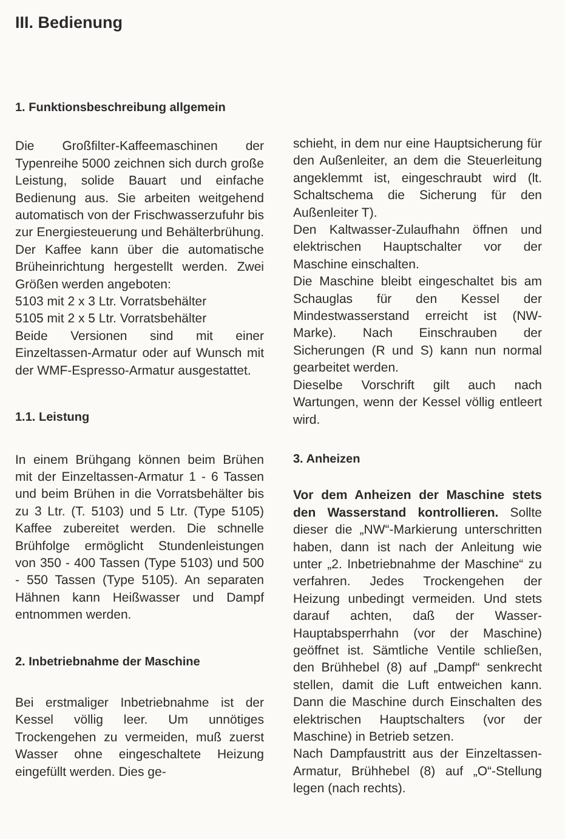III. Bedienung
1. Funktionsbeschreibung allgemein
Die Großfilter-Kaffeemaschinen der Typenreihe 5000 zeichnen sich durch große Leistung, solide Bauart und einfache Bedienung aus. Sie arbeiten weitgehend automatisch von der Frischwasserzufuhr bis zur Energiesteuerung und Behälterbrühung. Der Kaffee kann über die automatische Brüheinrichtung hergestellt werden. Zwei Größen werden angeboten:
5103 mit 2 x 3 Ltr. Vorratsbehälter
5105 mit 2 x 5 Ltr. Vorratsbehälter
Beide Versionen sind mit einer Einzeltassen-Armatur oder auf Wunsch mit der WMF-Espresso-Armatur ausgestattet.
1.1. Leistung
In einem Brühgang können beim Brühen mit der Einzeltassen-Armatur 1 - 6 Tassen und beim Brühen in die Vorratsbehälter bis zu 3 Ltr. (T. 5103) und 5 Ltr. (Type 5105) Kaffee zubereitet werden. Die schnelle Brühfolge ermöglicht Stundenleistungen von 350 - 400 Tassen (Type 5103) und 500 - 550 Tassen (Type 5105). An separaten Hähnen kann Heißwasser und Dampf entnommen werden.
2. Inbetriebnahme der Maschine
Bei erstmaliger Inbetriebnahme ist der Kessel völlig leer. Um unnötiges Trockengehen zu vermeiden, muß zuerst Wasser ohne eingeschaltete Heizung eingefüllt werden. Dies ge-
schieht, in dem nur eine Hauptsicherung für den Außenleiter, an dem die Steuerleitung angeklemmt ist, eingeschraubt wird (lt. Schaltschema die Sicherung für den Außenleiter T).
Den Kaltwasser-Zulaufhahn öffnen und elektrischen Hauptschalter vor der Maschine einschalten.
Die Maschine bleibt eingeschaltet bis am Schauglas für den Kessel der Mindestwasserstand erreicht ist (NW-Marke). Nach Einschrauben der Sicherungen (R und S) kann nun normal gearbeitet werden.
Dieselbe Vorschrift gilt auch nach Wartungen, wenn der Kessel völlig entleert wird.
3. Anheizen
Vor dem Anheizen der Maschine stets den Wasserstand kontrollieren. Sollte dieser die „NW“-Markierung unterschritten haben, dann ist nach der Anleitung wie unter „2. Inbetriebnahme der Maschine“ zu verfahren. Jedes Trockengehen der Heizung unbedingt vermeiden. Und stets darauf achten, daß der Wasser-Hauptabsperrhahn (vor der Maschine) geöffnet ist. Sämtliche Ventile schließen, den Brühhebel (8) auf „Dampf“ senkrecht stellen, damit die Luft entweichen kann. Dann die Maschine durch Einschalten des elektrischen Hauptschalters (vor der Maschine) in Betrieb setzen.
Nach Dampfaustritt aus der Einzeltassen-Armatur, Brühhebel (8) auf „O“-Stellung legen (nach rechts).